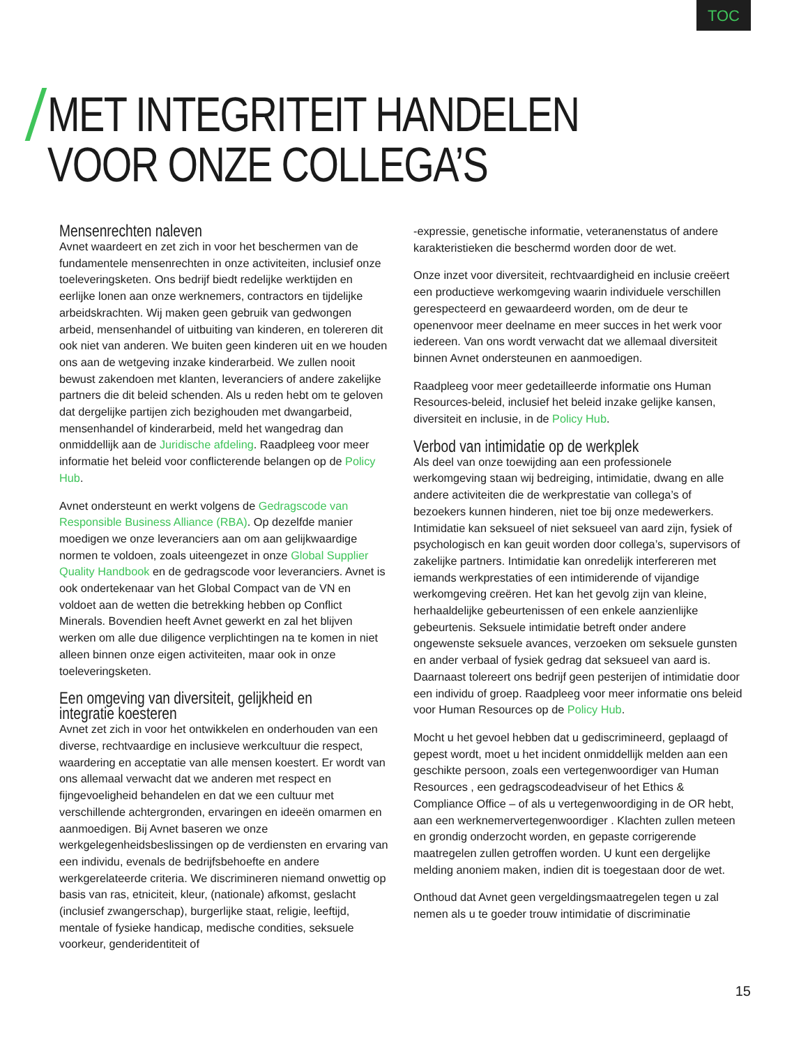TOC
MET INTEGRITEIT HANDELEN
VOOR ONZE COLLEGA’S
Mensenrechten naleven
Avnet waardeert en zet zich in voor het beschermen van de fundamentele mensenrechten in onze activiteiten, inclusief onze toeleveringsketen. Ons bedrijf biedt redelijke werktijden en eerlijke lonen aan onze werknemers, contractors en tijdelijke arbeidskrachten. Wij maken geen gebruik van gedwongen arbeid, mensenhandel of uitbuiting van kinderen, en tolereren dit ook niet van anderen. We buiten geen kinderen uit en we houden ons aan de wetgeving inzake kinderarbeid. We zullen nooit bewust zakendoen met klanten, leveranciers of andere zakelijke partners die dit beleid schenden. Als u reden hebt om te geloven dat dergelijke partijen zich bezighouden met dwangarbeid, mensenhandel of kinderarbeid, meld het wangedrag dan onmiddellijk aan de Juridische afdeling. Raadpleeg voor meer informatie het beleid voor conflicterende belangen op de Policy Hub.
Avnet ondersteunt en werkt volgens de Gedragscode van Responsible Business Alliance (RBA). Op dezelfde manier moedigen we onze leveranciers aan om aan gelijkwaardige normen te voldoen, zoals uiteengezet in onze Global Supplier Quality Handbook en de gedragscode voor leveranciers. Avnet is ook ondertekenaar van het Global Compact van de VN en voldoet aan de wetten die betrekking hebben op Conflict Minerals. Bovendien heeft Avnet gewerkt en zal het blijven werken om alle due diligence verplichtingen na te komen in niet alleen binnen onze eigen activiteiten, maar ook in onze toeleveringsketen.
Een omgeving van diversiteit, gelijkheid en integratie koesteren
Avnet zet zich in voor het ontwikkelen en onderhouden van een diverse, rechtvaardige en inclusieve werkcultuur die respect, waardering en acceptatie van alle mensen koestert. Er wordt van ons allemaal verwacht dat we anderen met respect en fijngevoeligheid behandelen en dat we een cultuur met verschillende achtergronden, ervaringen en ideeën omarmen en aanmoedigen. Bij Avnet baseren we onze werkgelegenheidsbeslissingen op de verdiensten en ervaring van een individu, evenals de bedrijfsbehoefte en andere werkgerelateerde criteria. We discrimineren niemand onwettig op basis van ras, etniciteit, kleur, (nationale) afkomst, geslacht (inclusief zwangerschap), burgerlijke staat, religie, leeftijd, mentale of fysieke handicap, medische condities, seksuele voorkeur, genderidentiteit of
-expressie, genetische informatie, veteranenstatus of andere karakteristieken die beschermd worden door de wet.
Onze inzet voor diversiteit, rechtvaardigheid en inclusie creëert een productieve werkomgeving waarin individuele verschillen gerespecteerd en gewaardeerd worden, om de deur te openenvoor meer deelname en meer succes in het werk voor iedereen. Van ons wordt verwacht dat we allemaal diversiteit binnen Avnet ondersteunen en aanmoedigen.
Raadpleeg voor meer gedetailleerde informatie ons Human Resources-beleid, inclusief het beleid inzake gelijke kansen, diversiteit en inclusie, in de Policy Hub.
Verbod van intimidatie op de werkplek
Als deel van onze toewijding aan een professionele werkomgeving staan wij bedreiging, intimidatie, dwang en alle andere activiteiten die de werkprestatie van collega’s of bezoekers kunnen hinderen, niet toe bij onze medewerkers. Intimidatie kan seksueel of niet seksueel van aard zijn, fysiek of psychologisch en kan geuit worden door collega’s, supervisors of zakelijke partners. Intimidatie kan onredelijk interfereren met iemands werkprestaties of een intimiderende of vijandige werkomgeving creëren. Het kan het gevolg zijn van kleine, herhaaldelijke gebeurtenissen of een enkele aanzienlijke gebeurtenis. Seksuele intimidatie betreft onder andere ongewenste seksuele avances, verzoeken om seksuele gunsten en ander verbaal of fysiek gedrag dat seksueel van aard is. Daarnaast tolereert ons bedrijf geen pesterijen of intimidatie door een individu of groep. Raadpleeg voor meer informatie ons beleid voor Human Resources op de Policy Hub.
Mocht u het gevoel hebben dat u gediscrimineerd, geplaagd of gepest wordt, moet u het incident onmiddellijk melden aan een geschikte persoon, zoals een vertegenwoordiger van Human Resources , een gedragscodeadviseur of het Ethics & Compliance Office – of als u vertegenwoordiging in de OR hebt, aan een werknemervertegenwoordiger . Klachten zullen meteen en grondig onderzocht worden, en gepaste corrigerende maatregelen zullen getroffen worden. U kunt een dergelijke melding anoniem maken, indien dit is toegestaan door de wet.
Onthoud dat Avnet geen vergeldingsmaatregelen tegen u zal nemen als u te goeder trouw intimidatie of discriminatie
15